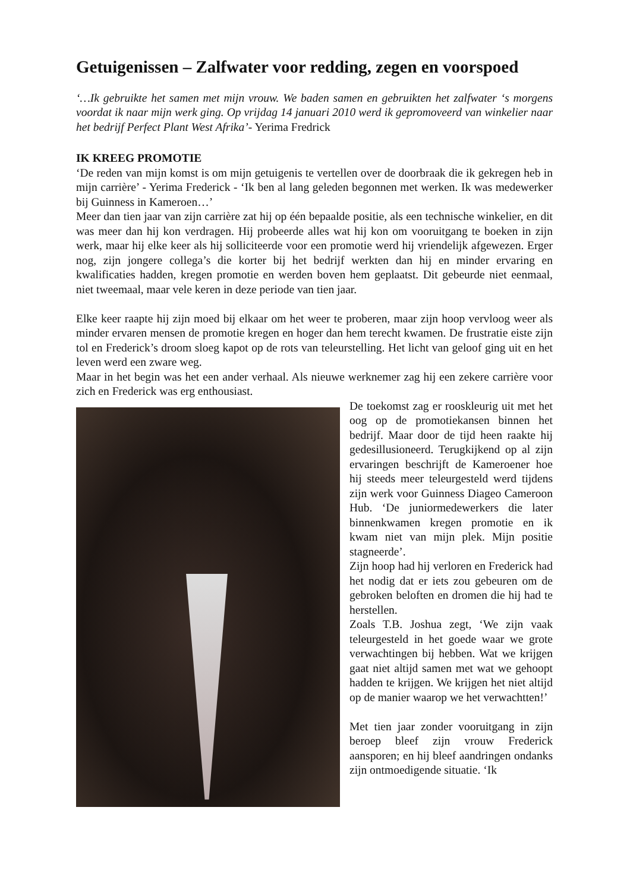Getuigenissen – Zalfwater voor redding, zegen en voorspoed
‘…Ik gebruikte het samen met mijn vrouw. We baden samen en gebruikten het zalfwater ‘s morgens voordat ik naar mijn werk ging. Op vrijdag 14 januari 2010 werd ik gepromoveerd van winkelier naar het bedrijf Perfect Plant West Afrika’- Yerima Fredrick
IK KREEG PROMOTIE
‘De reden van mijn komst is om mijn getuigenis te vertellen over de doorbraak die ik gekregen heb in mijn carrière’ - Yerima Frederick - ‘Ik ben al lang geleden begonnen met werken. Ik was medewerker bij Guinness in Kameroen…’
Meer dan tien jaar van zijn carrière zat hij op één bepaalde positie, als een technische winkelier, en dit was meer dan hij kon verdragen. Hij probeerde alles wat hij kon om vooruitgang te boeken in zijn werk, maar hij elke keer als hij solliciteerde voor een promotie werd hij vriendelijk afgewezen. Erger nog, zijn jongere collega’s die korter bij het bedrijf werkten dan hij en minder ervaring en kwalificaties hadden, kregen promotie en werden boven hem geplaatst. Dit gebeurde niet eenmaal, niet tweemaal, maar vele keren in deze periode van tien jaar.
Elke keer raapte hij zijn moed bij elkaar om het weer te proberen, maar zijn hoop vervloog weer als minder ervaren mensen de promotie kregen en hoger dan hem terecht kwamen. De frustratie eiste zijn tol en Frederick’s droom sloeg kapot op de rots van teleurstelling. Het licht van geloof ging uit en het leven werd een zware weg.
Maar in het begin was het een ander verhaal. Als nieuwe werknemer zag hij een zekere carrière voor zich en Frederick was erg enthousiast.
De toekomst zag er rooskleurig uit met het oog op de promotiekansen binnen het bedrijf. Maar door de tijd heen raakte hij gedesillusioneerd. Terugkijkend op al zijn ervaringen beschrijft de Kameroener hoe hij steeds meer teleurgesteld werd tijdens zijn werk voor Guinness Diageo Cameroon Hub. ‘De juniormedewerkers die later binnenkwamen kregen promotie en ik kwam niet van mijn plek. Mijn positie stagneerde’.
Zijn hoop had hij verloren en Frederick had het nodig dat er iets zou gebeuren om de gebroken beloften en dromen die hij had te herstellen.
Zoals T.B. Joshua zegt, ‘We zijn vaak teleurgesteld in het goede waar we grote verwachtingen bij hebben. Wat we krijgen gaat niet altijd samen met wat we gehoopt hadden te krijgen. We krijgen het niet altijd op de manier waarop we het verwachtten!’
Met tien jaar zonder vooruitgang in zijn beroep bleef zijn vrouw Frederick aansporen; en hij bleef aandringen ondanks zijn ontmoedigende situatie. ‘Ik